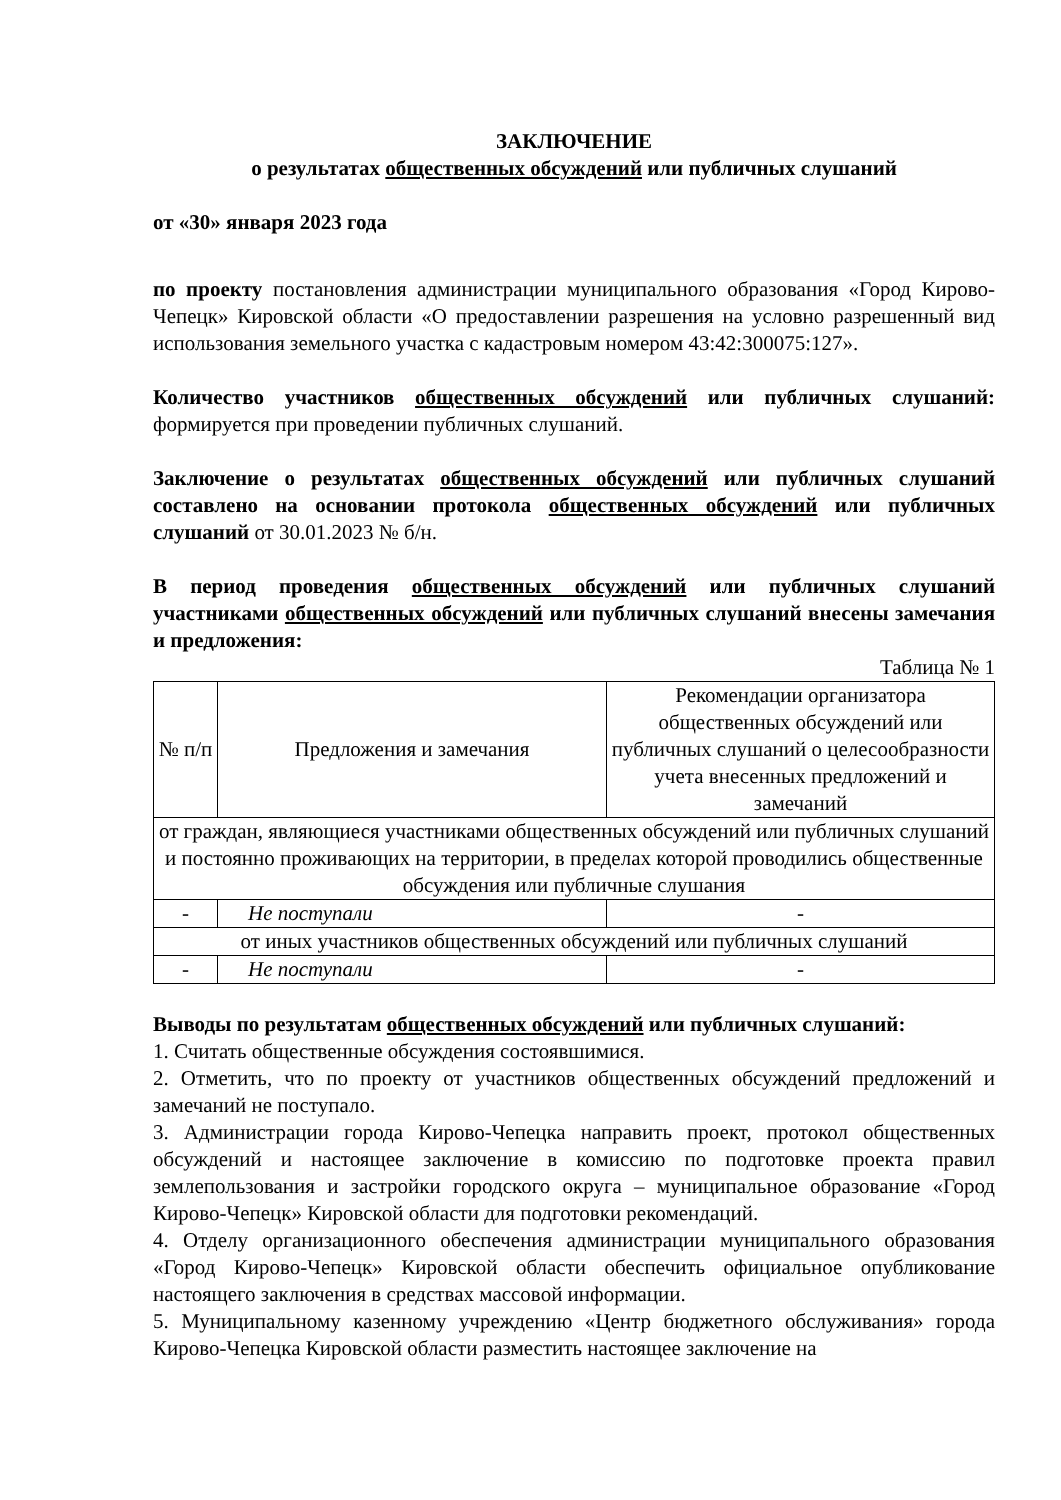ЗАКЛЮЧЕНИЕ
о результатах общественных обсуждений или публичных слушаний
от «30» января 2023 года
по проекту постановления администрации муниципального образования «Город Кирово-Чепецк» Кировской области «О предоставлении разрешения на условно разрешенный вид использования земельного участка с кадастровым номером 43:42:300075:127».
Количество участников общественных обсуждений или публичных слушаний: формируется при проведении публичных слушаний.
Заключение о результатах общественных обсуждений или публичных слушаний составлено на основании протокола общественных обсуждений или публичных слушаний от 30.01.2023 № б/н.
В период проведения общественных обсуждений или публичных слушаний участниками общественных обсуждений или публичных слушаний внесены замечания и предложения:
Таблица № 1
| № п/п | Предложения и замечания | Рекомендации организатора общественных обсуждений или публичных слушаний о целесообразности учета внесенных предложений и замечаний |
| --- | --- | --- |
| от граждан, являющиеся участниками общественных обсуждений или публичных слушаний и постоянно проживающих на территории, в пределах которой проводились общественные обсуждения или публичные слушания | | |
| - | Не поступали | - |
| от иных участников общественных обсуждений или публичных слушаний | | |
| - | Не поступали | - |
Выводы по результатам общественных обсуждений или публичных слушаний:
1. Считать общественные обсуждения состоявшимися.
2. Отметить, что по проекту от участников общественных обсуждений предложений и замечаний не поступало.
3. Администрации города Кирово-Чепецка направить проект, протокол общественных обсуждений и настоящее заключение в комиссию по подготовке проекта правил землепользования и застройки городского округа – муниципальное образование «Город Кирово-Чепецк» Кировской области для подготовки рекомендаций.
4. Отделу организационного обеспечения администрации муниципального образования «Город Кирово-Чепецк» Кировской области обеспечить официальное опубликование настоящего заключения в средствах массовой информации.
5. Муниципальному казенному учреждению «Центр бюджетного обслуживания» города Кирово-Чепецка Кировской области разместить настоящее заключение на